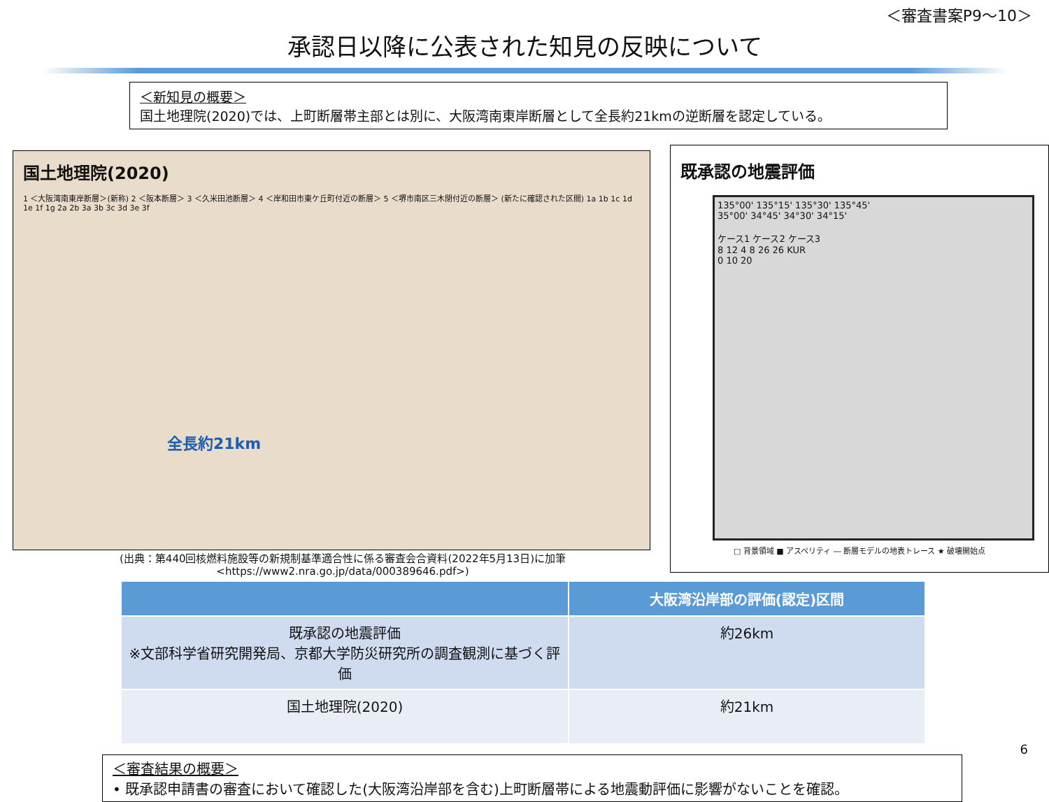＜審査書案P9～10＞
承認日以降に公表された知見の反映について
＜新知見の概要＞
国土地理院(2020)では、上町断層帯主部とは別に、大阪湾南東岸断層として全長約21kmの逆断層を認定している。
国土地理院(2020)
1 ＜大阪湾南東岸断層＞(新称) 2 ＜阪本断層＞ 3 ＜久米田池断層＞ 4 ＜岸和田市東ケ丘町付近の断層＞ 5 ＜堺市南区三木閉付近の断層＞ (新たに確認された区間) 1a 1b 1c 1d 1e 1f 1g 2a 2b 3a 3b 3c 3d 3e 3f
全長約21km
(出典：第440回核燃料施設等の新規制基準適合性に係る審査会合資料(2022年5月13日)に加筆
<https://www2.nra.go.jp/data/000389646.pdf>)
既承認の地震評価
135°00' 135°15' 135°30' 135°45'
35°00' 34°45' 34°30' 34°15'
ケース1 ケース2 ケース3
8 12 4 8 26 26 KUR
0 10 20
□ 背景領域 ■ アスペリティ ― 断層モデルの地表トレース ★ 破壊開始点
| | 大阪湾沿岸部の評価(認定)区間 |
| --- | --- |
| 既承認の地震評価 ※文部科学省研究開発局、京都大学防災研究所の調査観測に基づく評価 | 約26km |
| 国土地理院(2020) | 約21km |
＜審査結果の概要＞
• 既承認申請書の審査において確認した(大阪湾沿岸部を含む)上町断層帯による地震動評価に影響がないことを確認。
6